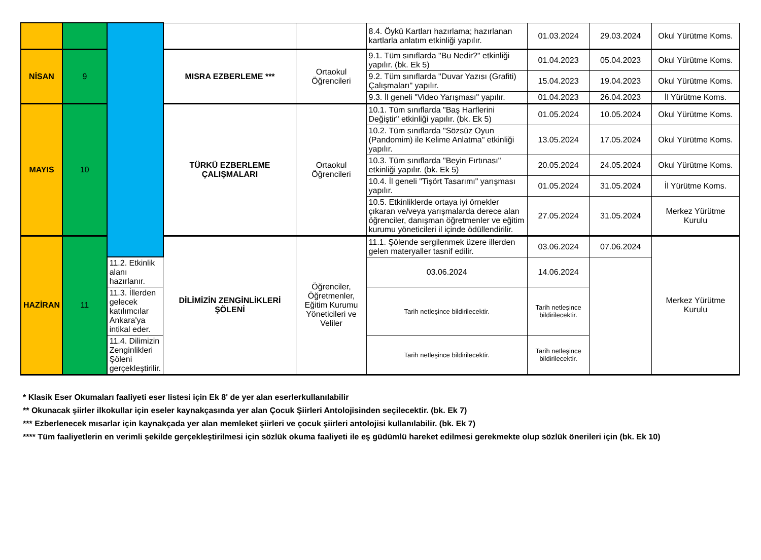| | | | | | 8.4. Öykü Kartları hazırlama; hazırlanan kartlarla anlatım etkinliği yapılır. | 01.03.2024 | 29.03.2024 | Okul Yürütme Koms. |
| NİSAN | 9 | | MISRA EZBERLEME *** | Ortaokul Öğrencileri | 9.1. Tüm sınıflarda "Bu Nedir?" etkinliği yapılır. (bk. Ek 5) | 01.04.2023 | 05.04.2023 | Okul Yürütme Koms. |
| | | | | | 9.2. Tüm sınıflarda "Duvar Yazısı (Grafiti) Çalışmaları" yapılır. | 15.04.2023 | 19.04.2023 | Okul Yürütme Koms. |
| | | | | | 9.3. İl geneli "Video Yarışması" yapılır. | 01.04.2023 | 26.04.2023 | İl Yürütme Koms. |
| MAYIS | 10 | | TÜRKÜ EZBERLEME ÇALIŞMALARI | Ortaokul Öğrencileri | 10.1. Tüm sınıflarda "Baş Harflerini Değiştir" etkinliği yapılır. (bk. Ek 5) | 01.05.2024 | 10.05.2024 | Okul Yürütme Koms. |
| | | | | | 10.2. Tüm sınıflarda "Sözsüz Oyun (Pandomim) ile Kelime Anlatma" etkinliği yapılır. | 13.05.2024 | 17.05.2024 | Okul Yürütme Koms. |
| | | | | | 10.3. Tüm sınıflarda "Beyin Fırtınası" etkinliği yapılır. (bk. Ek 5) | 20.05.2024 | 24.05.2024 | Okul Yürütme Koms. |
| | | | | | 10.4. İl geneli "Tişört Tasarımı" yarışması yapılır. | 01.05.2024 | 31.05.2024 | İl Yürütme Koms. |
| | | | | | 10.5. Etkinliklerde ortaya iyi örnekler çıkaran ve/veya yarışmalarda derece alan öğrenciler, danışman öğretmenler ve eğitim kurumu yöneticileri il içinde ödüllendirilir. | 27.05.2024 | 31.05.2024 | Merkez Yürütme Kurulu |
| HAZİRAN | 11 | | DİLİMİZİN ZENGİNLİKLERİ ŞÖLENİ | Öğrenciler, Öğretmenler, Eğitim Kurumu Yöneticileri ve Veliler | 11.1. Şölende sergilenmek üzere illerden gelen materyaller tasnif edilir. | 03.06.2024 | 07.06.2024 | Merkez Yürütme Kurulu |
| | | 11.2. Etkinlik alanı hazırlanır. | | | 03.06.2024 | 14.06.2024 | | |
| | | 11.3. İllerden gelecek katılımcılar Ankara'ya intikal eder. | | | Tarih netleşince bildirilecektir. | Tarih netleşince bildirilecektir. | | |
| | | 11.4. Dilimizin Zenginlikleri Şöleni gerçekleştirilir. | | | Tarih netleşince bildirilecektir. | Tarih netleşince bildirilecektir. | | |
* Klasik Eser Okumaları faaliyeti eser listesi için Ek 8' de yer alan eserlerkullanılabilir
** Okunacak şiirler ilkokullar için eseler kaynakçasında yer alan Çocuk Şiirleri Antolojisinden seçilecektir. (bk. Ek 7)
*** Ezberlenecek mısarlar için kaynakçada yer alan memleket şiirleri ve çocuk şiirleri antolojisi kullanılabilir. (bk. Ek 7)
**** Tüm faaliyetlerin en verimli şekilde gerçekleştirilmesi için sözlük okuma faaliyeti ile eş güdümlü hareket edilmesi gerekmekte olup sözlük önerileri için (bk. Ek 10)